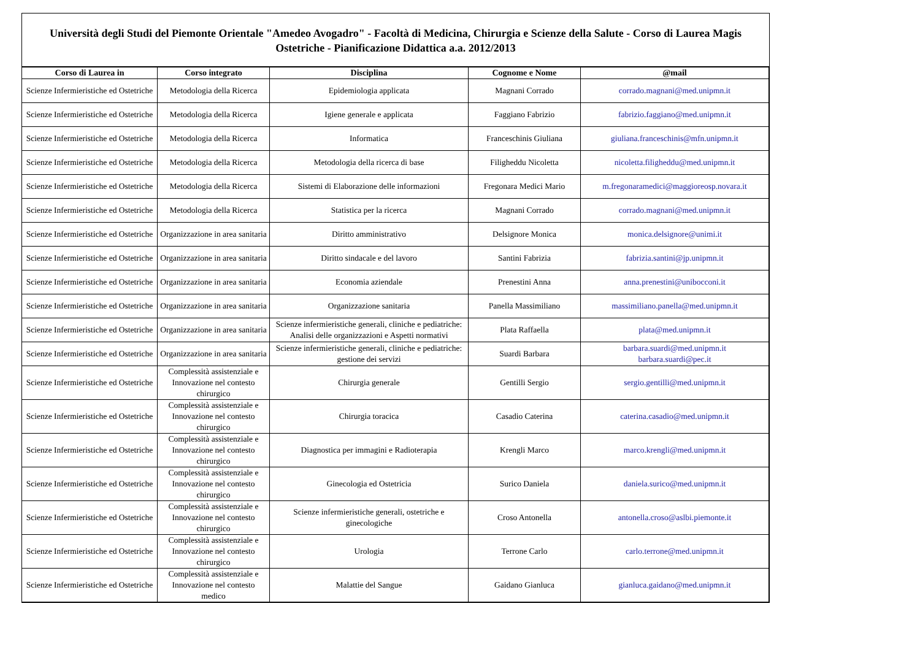Università degli Studi del Piemonte Orientale "Amedeo Avogadro" - Facoltà di Medicina, Chirurgia e Scienze della Salute - Corso di Laurea Magis
Ostetriche - Pianificazione Didattica a.a. 2012/2013
| Corso di Laurea in | Corso integrato | Disciplina | Cognome e Nome | @mail |
| --- | --- | --- | --- | --- |
| Scienze Infermieristiche ed Ostetriche | Metodologia della Ricerca | Epidemiologia applicata | Magnani Corrado | corrado.magnani@med.unipmn.it |
| Scienze Infermieristiche ed Ostetriche | Metodologia della Ricerca | Igiene generale e applicata | Faggiano Fabrizio | fabrizio.faggiano@med.unipmn.it |
| Scienze Infermieristiche ed Ostetriche | Metodologia della Ricerca | Informatica | Franceschinis Giuliana | giuliana.franceschinis@mfn.unipmn.it |
| Scienze Infermieristiche ed Ostetriche | Metodologia della Ricerca | Metodologia della ricerca di base | Filigheddu Nicoletta | nicoletta.filigheddu@med.unipmn.it |
| Scienze Infermieristiche ed Ostetriche | Metodologia della Ricerca | Sistemi di Elaborazione delle informazioni | Fregonara Medici Mario | m.fregonaramedici@maggioreosp.novara.it |
| Scienze Infermieristiche ed Ostetriche | Metodologia della Ricerca | Statistica per la ricerca | Magnani Corrado | corrado.magnani@med.unipmn.it |
| Scienze Infermieristiche ed Ostetriche | Organizzazione in area sanitaria | Diritto amministrativo | Delsignore Monica | monica.delsignore@unimi.it |
| Scienze Infermieristiche ed Ostetriche | Organizzazione in area sanitaria | Diritto sindacale e del lavoro | Santini Fabrizia | fabrizia.santini@jp.unipmn.it |
| Scienze Infermieristiche ed Ostetriche | Organizzazione in area sanitaria | Economia aziendale | Prenestini Anna | anna.prenestini@unibocconi.it |
| Scienze Infermieristiche ed Ostetriche | Organizzazione in area sanitaria | Organizzazione sanitaria | Panella Massimiliano | massimiliano.panella@med.unipmn.it |
| Scienze Infermieristiche ed Ostetriche | Organizzazione in area sanitaria | Scienze infermieristiche generali, cliniche e pediatriche: Analisi delle organizzazioni e Aspetti normativi | Plata Raffaella | plata@med.unipmn.it |
| Scienze Infermieristiche ed Ostetriche | Organizzazione in area sanitaria | Scienze infermieristiche generali, cliniche e pediatriche: gestione dei servizi | Suardi Barbara | barbara.suardi@med.unipmn.it barbara.suardi@pec.it |
| Scienze Infermieristiche ed Ostetriche | Complessità assistenziale e Innovazione nel contesto chirurgico | Chirurgia generale | Gentilli Sergio | sergio.gentilli@med.unipmn.it |
| Scienze Infermieristiche ed Ostetriche | Complessità assistenziale e Innovazione nel contesto chirurgico | Chirurgia toracica | Casadio Caterina | caterina.casadio@med.unipmn.it |
| Scienze Infermieristiche ed Ostetriche | Complessità assistenziale e Innovazione nel contesto chirurgico | Diagnostica per immagini e Radioterapia | Krengli Marco | marco.krengli@med.unipmn.it |
| Scienze Infermieristiche ed Ostetriche | Complessità assistenziale e Innovazione nel contesto chirurgico | Ginecologia ed Ostetricia | Surico Daniela | daniela.surico@med.unipmn.it |
| Scienze Infermieristiche ed Ostetriche | Complessità assistenziale e Innovazione nel contesto chirurgico | Scienze infermieristiche generali, ostetriche e ginecologiche | Croso Antonella | antonella.croso@aslbi.piemonte.it |
| Scienze Infermieristiche ed Ostetriche | Complessità assistenziale e Innovazione nel contesto chirurgico | Urologia | Terrone Carlo | carlo.terrone@med.unipmn.it |
| Scienze Infermieristiche ed Ostetriche | Complessità assistenziale e Innovazione nel contesto medico | Malattie del Sangue | Gaidano Gianluca | gianluca.gaidano@med.unipmn.it |